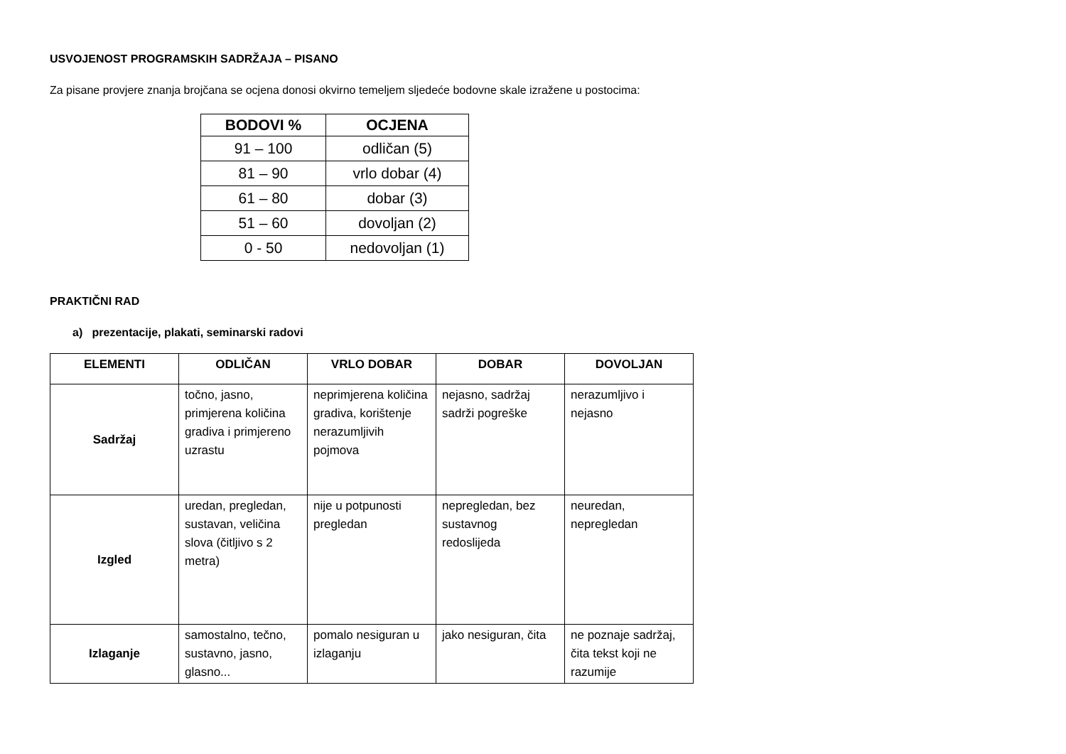USVOJENOST PROGRAMSKIH SADRŽAJA – PISANO
Za pisane provjere znanja brojčana se ocjena donosi okvirno temeljem sljedeće bodovne skale izražene u postocima:
| BODOVI % | OCJENA |
| --- | --- |
| 91 – 100 | odličan (5) |
| 81 – 90 | vrlo dobar (4) |
| 61 – 80 | dobar (3) |
| 51 – 60 | dovoljan (2) |
| 0 - 50 | nedovoljan (1) |
PRAKTIČNI RAD
a) prezentacije, plakati, seminarski radovi
| ELEMENTI | ODLIČAN | VRLO DOBAR | DOBAR | DOVOLJAN |
| --- | --- | --- | --- | --- |
| Sadržaj | točno, jasno, primjerena količina gradiva i primjereno uzrastu | neprimjerena količina gradiva, korištenje nerazumljivih pojmova | nejasno, sadržaj sadrži pogreške | nerazumljivo i nejasno |
| Izgled | uredan, pregledan, sustavan, veličina slova (čitljivo s 2 metra) | nije u potpunosti pregledan | nepregledan, bez sustavnog redoslijeda | neuredan, nepregledan |
| Izlaganje | samostalno, tečno, sustavno, jasno, glasno... | pomalo nesiguran u izlaganju | jako nesiguran, čita | ne poznaje sadržaj, čita tekst koji ne razumije |